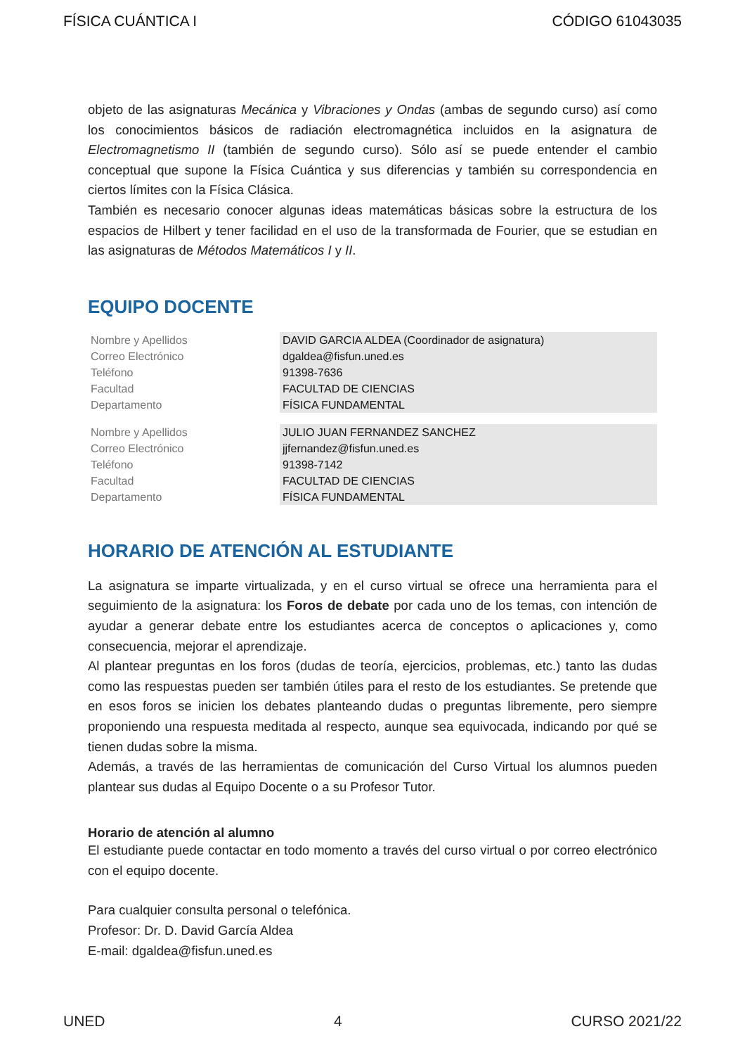FÍSICA CUÁNTICA I CÓDIGO 61043035
objeto de las asignaturas Mecánica y Vibraciones y Ondas (ambas de segundo curso) así como los conocimientos básicos de radiación electromagnética incluidos en la asignatura de Electromagnetismo II (también de segundo curso). Sólo así se puede entender el cambio conceptual que supone la Física Cuántica y sus diferencias y también su correspondencia en ciertos límites con la Física Clásica.
También es necesario conocer algunas ideas matemáticas básicas sobre la estructura de los espacios de Hilbert y tener facilidad en el uso de la transformada de Fourier, que se estudian en las asignaturas de Métodos Matemáticos I y II.
EQUIPO DOCENTE
| Nombre y Apellidos | DAVID GARCIA ALDEA (Coordinador de asignatura) |
| Correo Electrónico | dgaldea@fisfun.uned.es |
| Teléfono | 91398-7636 |
| Facultad | FACULTAD DE CIENCIAS |
| Departamento | FÍSICA FUNDAMENTAL |
| Nombre y Apellidos | JULIO JUAN FERNANDEZ SANCHEZ |
| Correo Electrónico | jjfernandez@fisfun.uned.es |
| Teléfono | 91398-7142 |
| Facultad | FACULTAD DE CIENCIAS |
| Departamento | FÍSICA FUNDAMENTAL |
HORARIO DE ATENCIÓN AL ESTUDIANTE
La asignatura se imparte virtualizada, y en el curso virtual se ofrece una herramienta para el seguimiento de la asignatura: los Foros de debate por cada uno de los temas, con intención de ayudar a generar debate entre los estudiantes acerca de conceptos o aplicaciones y, como consecuencia, mejorar el aprendizaje.
Al plantear preguntas en los foros (dudas de teoría, ejercicios, problemas, etc.) tanto las dudas como las respuestas pueden ser también útiles para el resto de los estudiantes. Se pretende que en esos foros se inicien los debates planteando dudas o preguntas libremente, pero siempre proponiendo una respuesta meditada al respecto, aunque sea equivocada, indicando por qué se tienen dudas sobre la misma.
Además, a través de las herramientas de comunicación del Curso Virtual los alumnos pueden plantear sus dudas al Equipo Docente o a su Profesor Tutor.
Horario de atención al alumno
El estudiante puede contactar en todo momento a través del curso virtual o por correo electrónico con el equipo docente.
Para cualquier consulta personal o telefónica.
Profesor: Dr. D. David García Aldea
E-mail: dgaldea@fisfun.uned.es
UNED 4 CURSO 2021/22